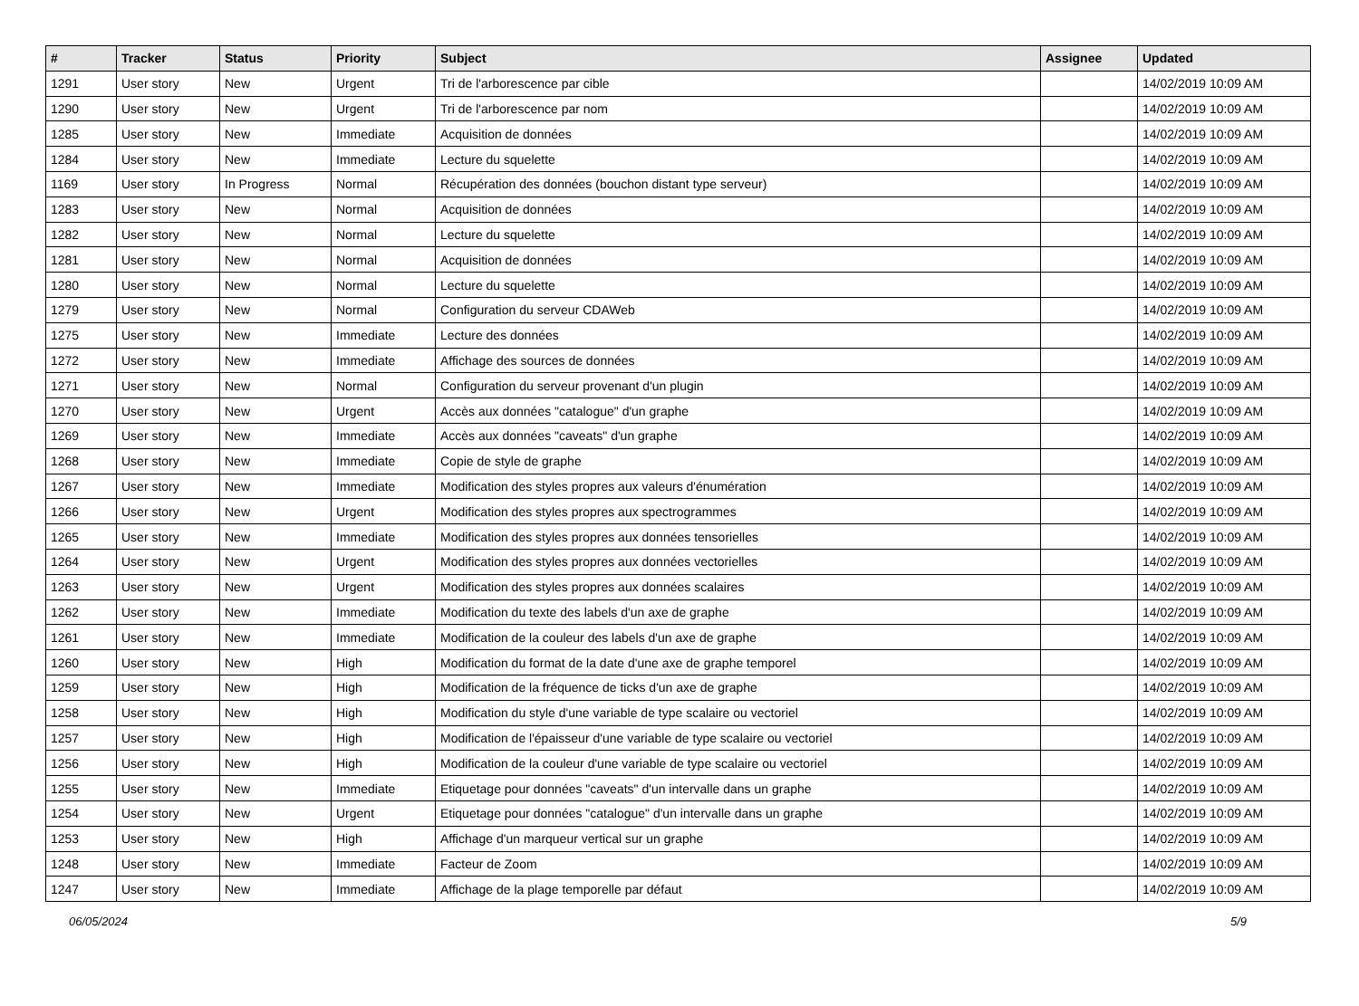| # | Tracker | Status | Priority | Subject | Assignee | Updated |
| --- | --- | --- | --- | --- | --- | --- |
| 1291 | User story | New | Urgent | Tri de l'arborescence par cible | | 14/02/2019 10:09 AM |
| 1290 | User story | New | Urgent | Tri de l'arborescence par nom | | 14/02/2019 10:09 AM |
| 1285 | User story | New | Immediate | Acquisition de données | | 14/02/2019 10:09 AM |
| 1284 | User story | New | Immediate | Lecture du squelette | | 14/02/2019 10:09 AM |
| 1169 | User story | In Progress | Normal | Récupération des données (bouchon distant type serveur) | | 14/02/2019 10:09 AM |
| 1283 | User story | New | Normal | Acquisition de données | | 14/02/2019 10:09 AM |
| 1282 | User story | New | Normal | Lecture du squelette | | 14/02/2019 10:09 AM |
| 1281 | User story | New | Normal | Acquisition de données | | 14/02/2019 10:09 AM |
| 1280 | User story | New | Normal | Lecture du squelette | | 14/02/2019 10:09 AM |
| 1279 | User story | New | Normal | Configuration du serveur CDAWeb | | 14/02/2019 10:09 AM |
| 1275 | User story | New | Immediate | Lecture des données | | 14/02/2019 10:09 AM |
| 1272 | User story | New | Immediate | Affichage des sources de données | | 14/02/2019 10:09 AM |
| 1271 | User story | New | Normal | Configuration du serveur provenant d'un plugin | | 14/02/2019 10:09 AM |
| 1270 | User story | New | Urgent | Accès aux données "catalogue" d'un graphe | | 14/02/2019 10:09 AM |
| 1269 | User story | New | Immediate | Accès aux données "caveats" d'un graphe | | 14/02/2019 10:09 AM |
| 1268 | User story | New | Immediate | Copie de style de graphe | | 14/02/2019 10:09 AM |
| 1267 | User story | New | Immediate | Modification des styles propres aux valeurs d'énumération | | 14/02/2019 10:09 AM |
| 1266 | User story | New | Urgent | Modification des styles propres aux spectrogrammes | | 14/02/2019 10:09 AM |
| 1265 | User story | New | Immediate | Modification des styles propres aux données tensorielles | | 14/02/2019 10:09 AM |
| 1264 | User story | New | Urgent | Modification des styles propres aux données vectorielles | | 14/02/2019 10:09 AM |
| 1263 | User story | New | Urgent | Modification des styles propres aux données scalaires | | 14/02/2019 10:09 AM |
| 1262 | User story | New | Immediate | Modification du texte des labels d'un axe de graphe | | 14/02/2019 10:09 AM |
| 1261 | User story | New | Immediate | Modification de la couleur des labels d'un axe de graphe | | 14/02/2019 10:09 AM |
| 1260 | User story | New | High | Modification du format de la date d'une axe de graphe temporel | | 14/02/2019 10:09 AM |
| 1259 | User story | New | High | Modification de la fréquence de ticks d'un axe de graphe | | 14/02/2019 10:09 AM |
| 1258 | User story | New | High | Modification du style d'une variable de type scalaire ou vectoriel | | 14/02/2019 10:09 AM |
| 1257 | User story | New | High | Modification de l'épaisseur d'une variable de type scalaire ou vectoriel | | 14/02/2019 10:09 AM |
| 1256 | User story | New | High | Modification de la couleur d'une variable de type scalaire ou vectoriel | | 14/02/2019 10:09 AM |
| 1255 | User story | New | Immediate | Etiquetage pour données "caveats" d'un intervalle dans un graphe | | 14/02/2019 10:09 AM |
| 1254 | User story | New | Urgent | Etiquetage pour données "catalogue" d'un intervalle dans un graphe | | 14/02/2019 10:09 AM |
| 1253 | User story | New | High | Affichage d'un marqueur vertical sur un graphe | | 14/02/2019 10:09 AM |
| 1248 | User story | New | Immediate | Facteur de Zoom | | 14/02/2019 10:09 AM |
| 1247 | User story | New | Immediate | Affichage de la plage temporelle par défaut | | 14/02/2019 10:09 AM |
06/05/2024 5/9